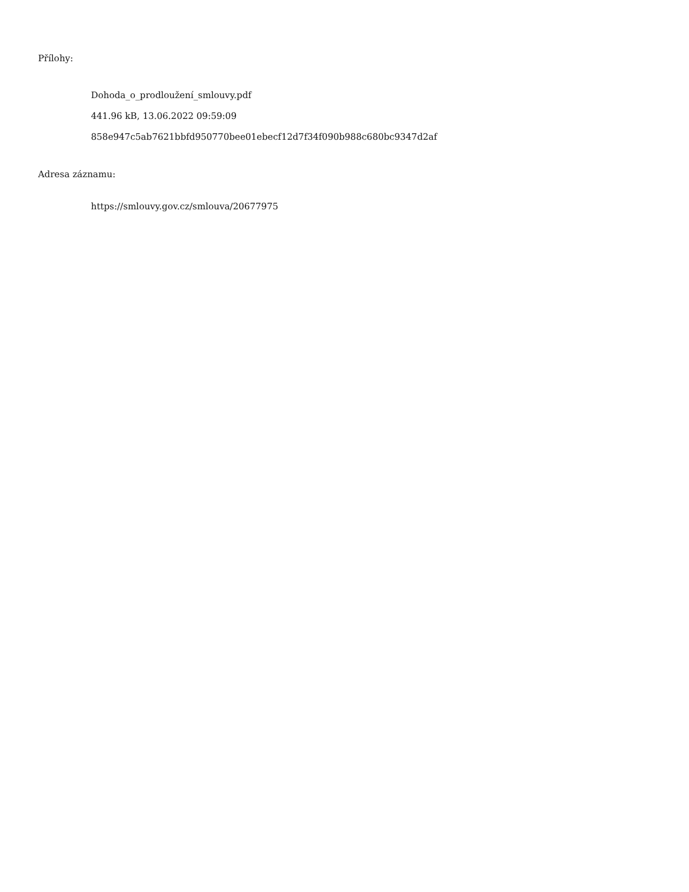Přílohy:
Dohoda_o_prodloužení_smlouvy.pdf
441.96 kB, 13.06.2022 09:59:09
858e947c5ab7621bbfd950770bee01ebecf12d7f34f090b988c680bc9347d2af
Adresa záznamu:
https://smlouvy.gov.cz/smlouva/20677975